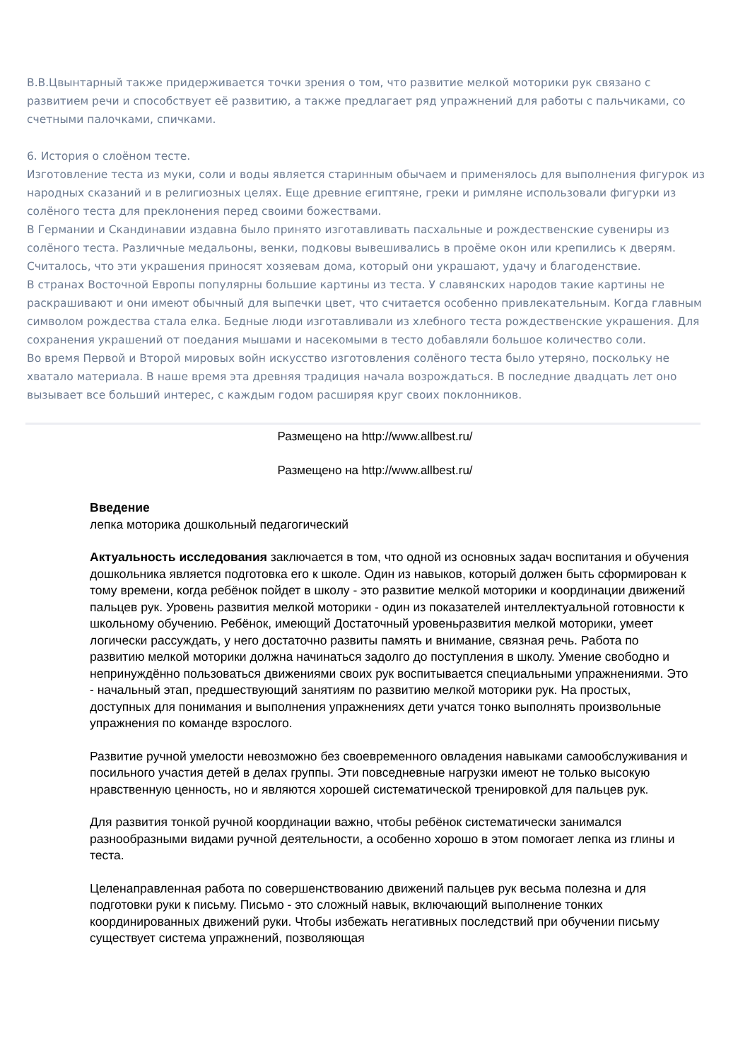В.В.Цвынтарный также придерживается точки зрения о том, что развитие мелкой моторики рук связано с развитием речи и способствует её развитию, а также предлагает ряд упражнений для работы с пальчиками, со счетными палочками, спичками.
6. История о слоёном тесте.
Изготовление теста из муки, соли и воды является старинным обычаем и применялось для выполнения фигурок из народных сказаний и в религиозных целях. Еще древние египтяне, греки и римляне использовали фигурки из солёного теста для преклонения перед своими божествами.
В Германии и Скандинавии издавна было принято изготавливать пасхальные и рождественские сувениры из солёного теста. Различные медальоны, венки, подковы вывешивались в проёме окон или крепились к дверям. Считалось, что эти украшения приносят хозяевам дома, который они украшают, удачу и благоденствие.
В странах Восточной Европы популярны большие картины из теста. У славянских народов такие картины не раскрашивают и они имеют обычный для выпечки цвет, что считается особенно привлекательным. Когда главным символом рождества стала елка. Бедные люди изготавливали из хлебного теста рождественские украшения. Для сохранения украшений от поедания мышами и насекомыми в тесто добавляли большое количество соли.
Во время Первой и Второй мировых войн искусство изготовления солёного теста было утеряно, поскольку не хватало материала. В наше время эта древняя традиция начала возрождаться. В последние двадцать лет оно вызывает все больший интерес, с каждым годом расширяя круг своих поклонников.
Размещено на http://www.allbest.ru/
Размещено на http://www.allbest.ru/
Введение
лепка моторика дошкольный педагогический
Актуальность исследования заключается в том, что одной из основных задач воспитания и обучения дошкольника является подготовка его к школе. Один из навыков, который должен быть сформирован к тому времени, когда ребёнок пойдет в школу - это развитие мелкой моторики и координации движений пальцев рук. Уровень развития мелкой моторики - один из показателей интеллектуальной готовности к школьному обучению. Ребёнок, имеющий Достаточный уровеньразвития мелкой моторики, умеет логически рассуждать, у него достаточно развиты память и внимание, связная речь. Работа по развитию мелкой моторики должна начинаться задолго до поступления в школу. Умение свободно и непринуждённо пользоваться движениями своих рук воспитывается специальными упражнениями. Это - начальный этап, предшествующий занятиям по развитию мелкой моторики рук. На простых, доступных для понимания и выполнения упражнениях дети учатся тонко выполнять произвольные упражнения по команде взрослого.
Развитие ручной умелости невозможно без своевременного овладения навыками самообслуживания и посильного участия детей в делах группы. Эти повседневные нагрузки имеют не только высокую нравственную ценность, но и являются хорошей систематической тренировкой для пальцев рук.
Для развития тонкой ручной координации важно, чтобы ребёнок систематически занимался разнообразными видами ручной деятельности, а особенно хорошо в этом помогает лепка из глины и теста.
Целенаправленная работа по совершенствованию движений пальцев рук весьма полезна и для подготовки руки к письму. Письмо - это сложный навык, включающий выполнение тонких координированных движений руки. Чтобы избежать негативных последствий при обучении письму существует система упражнений, позволяющая